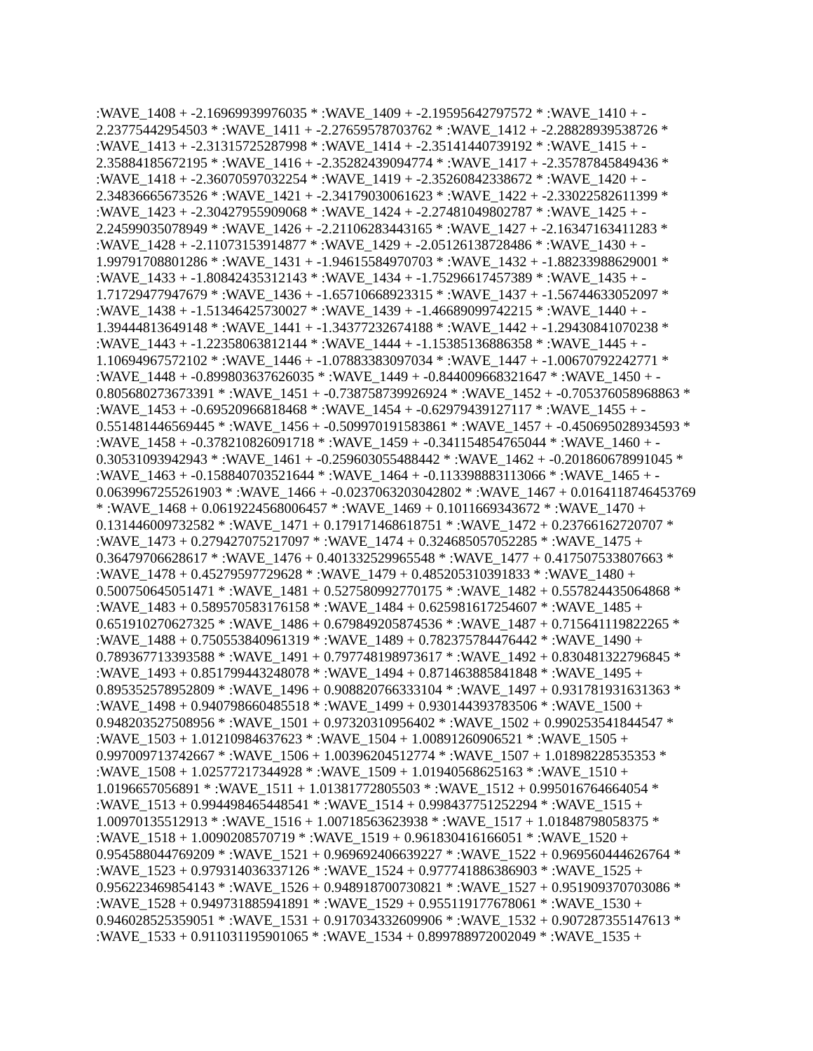:WAVE_1408 + -2.16969939976035 * :WAVE_1409 + -2.19595642797572 * :WAVE_1410 + -
2.23775442954503 * :WAVE_1411 + -2.27659578703762 * :WAVE_1412 + -2.28828939538726 *
:WAVE_1413 + -2.31315725287998 * :WAVE_1414 + -2.35141440739192 * :WAVE_1415 + -
2.35884185672195 * :WAVE_1416 + -2.35282439094774 * :WAVE_1417 + -2.35787845849436 *
:WAVE_1418 + -2.36070597032254 * :WAVE_1419 + -2.35260842338672 * :WAVE_1420 + -
2.34836665673526 * :WAVE_1421 + -2.34179030061623 * :WAVE_1422 + -2.33022582611399 *
:WAVE_1423 + -2.30427955909068 * :WAVE_1424 + -2.27481049802787 * :WAVE_1425 + -
2.24599035078949 * :WAVE_1426 + -2.21106283443165 * :WAVE_1427 + -2.16347163411283 *
:WAVE_1428 + -2.11073153914877 * :WAVE_1429 + -2.05126138728486 * :WAVE_1430 + -
1.99791708801286 * :WAVE_1431 + -1.94615584970703 * :WAVE_1432 + -1.88233988629001 *
:WAVE_1433 + -1.80842435312143 * :WAVE_1434 + -1.75296617457389 * :WAVE_1435 + -
1.71729477947679 * :WAVE_1436 + -1.65710668923315 * :WAVE_1437 + -1.56744633052097 *
:WAVE_1438 + -1.51346425730027 * :WAVE_1439 + -1.46689099742215 * :WAVE_1440 + -
1.39444813649148 * :WAVE_1441 + -1.34377232674188 * :WAVE_1442 + -1.29430841070238 *
:WAVE_1443 + -1.22358063812144 * :WAVE_1444 + -1.15385136886358 * :WAVE_1445 + -
1.10694967572102 * :WAVE_1446 + -1.07883383097034 * :WAVE_1447 + -1.00670792242771 *
:WAVE_1448 + -0.899803637626035 * :WAVE_1449 + -0.844009668321647 * :WAVE_1450 + -
0.805680273673391 * :WAVE_1451 + -0.738758739926924 * :WAVE_1452 + -0.705376058968863 *
:WAVE_1453 + -0.69520966818468 * :WAVE_1454 + -0.62979439127117 * :WAVE_1455 + -
0.551481446569445 * :WAVE_1456 + -0.509970191583861 * :WAVE_1457 + -0.450695028934593 *
:WAVE_1458 + -0.378210826091718 * :WAVE_1459 + -0.341154854765044 * :WAVE_1460 + -
0.30531093942943 * :WAVE_1461 + -0.259603055488442 * :WAVE_1462 + -0.201860678991045 *
:WAVE_1463 + -0.158840703521644 * :WAVE_1464 + -0.113398883113066 * :WAVE_1465 + -
0.0639967255261903 * :WAVE_1466 + -0.0237063203042802 * :WAVE_1467 + 0.0164118746453769
* :WAVE_1468 + 0.0619224568006457 * :WAVE_1469 + 0.1011669343672 * :WAVE_1470 +
0.131446009732582 * :WAVE_1471 + 0.179171468618751 * :WAVE_1472 + 0.23766162720707 *
:WAVE_1473 + 0.279427075217097 * :WAVE_1474 + 0.324685057052285 * :WAVE_1475 +
0.36479706628617 * :WAVE_1476 + 0.401332529965548 * :WAVE_1477 + 0.417507533807663 *
:WAVE_1478 + 0.45279597729628 * :WAVE_1479 + 0.485205310391833 * :WAVE_1480 +
0.500750645051471 * :WAVE_1481 + 0.527580992770175 * :WAVE_1482 + 0.557824435064868 *
:WAVE_1483 + 0.589570583176158 * :WAVE_1484 + 0.625981617254607 * :WAVE_1485 +
0.651910270627325 * :WAVE_1486 + 0.679849205874536 * :WAVE_1487 + 0.715641119822265 *
:WAVE_1488 + 0.750553840961319 * :WAVE_1489 + 0.782375784476442 * :WAVE_1490 +
0.789367713393588 * :WAVE_1491 + 0.797748198973617 * :WAVE_1492 + 0.830481322796845 *
:WAVE_1493 + 0.851799443248078 * :WAVE_1494 + 0.871463885841848 * :WAVE_1495 +
0.895352578952809 * :WAVE_1496 + 0.908820766333104 * :WAVE_1497 + 0.931781931631363 *
:WAVE_1498 + 0.940798660485518 * :WAVE_1499 + 0.930144393783506 * :WAVE_1500 +
0.948203527508956 * :WAVE_1501 + 0.97320310956402 * :WAVE_1502 + 0.990253541844547 *
:WAVE_1503 + 1.01210984637623 * :WAVE_1504 + 1.00891260906521 * :WAVE_1505 +
0.997009713742667 * :WAVE_1506 + 1.00396204512774 * :WAVE_1507 + 1.01898228535353 *
:WAVE_1508 + 1.02577217344928 * :WAVE_1509 + 1.01940568625163 * :WAVE_1510 +
1.0196657056891 * :WAVE_1511 + 1.01381772805503 * :WAVE_1512 + 0.995016764664054 *
:WAVE_1513 + 0.994498465448541 * :WAVE_1514 + 0.998437751252294 * :WAVE_1515 +
1.00970135512913 * :WAVE_1516 + 1.00718563623938 * :WAVE_1517 + 1.01848798058375 *
:WAVE_1518 + 1.0090208570719 * :WAVE_1519 + 0.961830416166051 * :WAVE_1520 +
0.954588044769209 * :WAVE_1521 + 0.969692406639227 * :WAVE_1522 + 0.969560444626764 *
:WAVE_1523 + 0.979314036337126 * :WAVE_1524 + 0.977741886386903 * :WAVE_1525 +
0.956223469854143 * :WAVE_1526 + 0.948918700730821 * :WAVE_1527 + 0.951909370703086 *
:WAVE_1528 + 0.949731885941891 * :WAVE_1529 + 0.955119177678061 * :WAVE_1530 +
0.946028525359051 * :WAVE_1531 + 0.917034332609906 * :WAVE_1532 + 0.907287355147613 *
:WAVE_1533 + 0.911031195901065 * :WAVE_1534 + 0.899788972002049 * :WAVE_1535 +